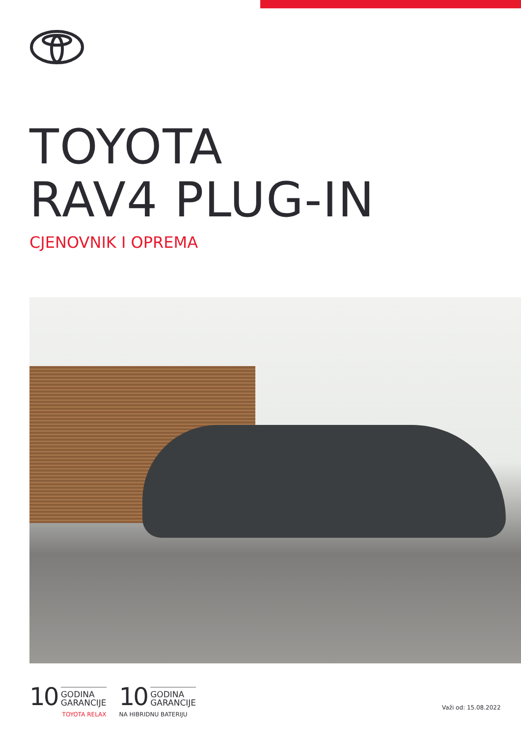TOYOTA
RAV4 PLUG-IN
CJENOVNIK I OPREMA
10
GODINA
GARANCIJE
TOYOTA RELAX
10
GODINA
GARANCIJE
NA HIBRIDNU BATERIJU
Važi od: 15.08.2022